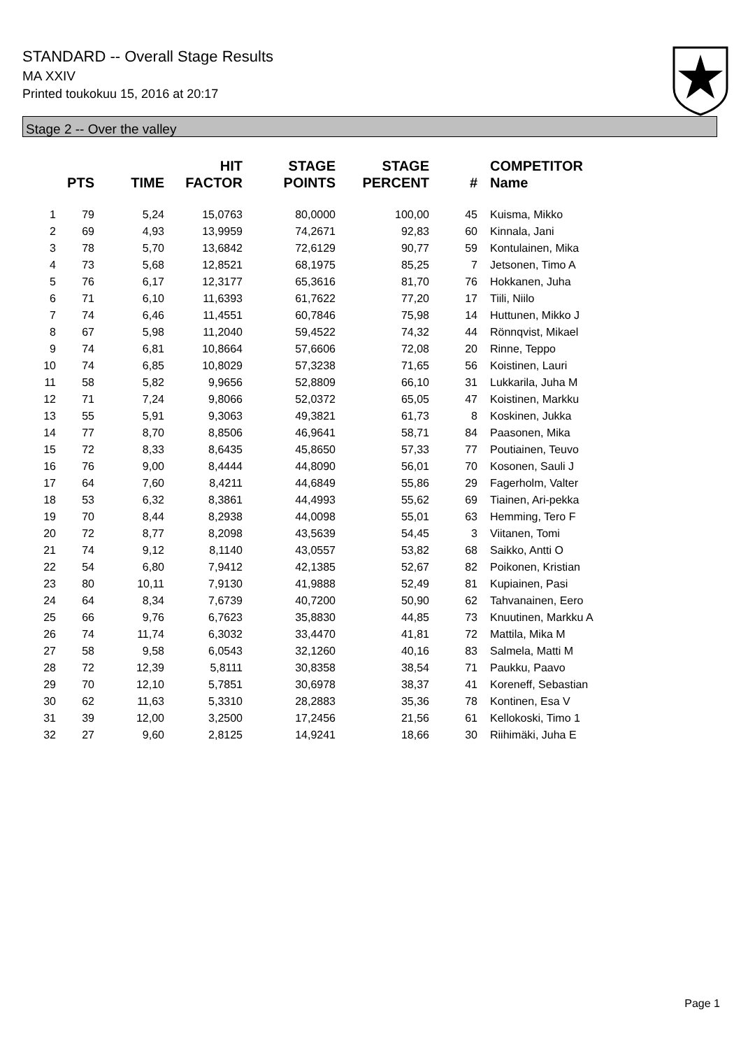STANDARD -- Overall Stage Results
MA XXIV
Printed toukokuu 15, 2016 at 20:17
Stage 2 -- Over the valley
| | PTS | TIME | HIT FACTOR | STAGE POINTS | STAGE PERCENT | # | COMPETITOR Name |
| --- | --- | --- | --- | --- | --- | --- | --- |
| 1 | 79 | 5,24 | 15,0763 | 80,0000 | 100,00 | 45 | Kuisma, Mikko |
| 2 | 69 | 4,93 | 13,9959 | 74,2671 | 92,83 | 60 | Kinnala, Jani |
| 3 | 78 | 5,70 | 13,6842 | 72,6129 | 90,77 | 59 | Kontulainen, Mika |
| 4 | 73 | 5,68 | 12,8521 | 68,1975 | 85,25 | 7 | Jetsonen, Timo A |
| 5 | 76 | 6,17 | 12,3177 | 65,3616 | 81,70 | 76 | Hokkanen, Juha |
| 6 | 71 | 6,10 | 11,6393 | 61,7622 | 77,20 | 17 | Tiili, Niilo |
| 7 | 74 | 6,46 | 11,4551 | 60,7846 | 75,98 | 14 | Huttunen, Mikko J |
| 8 | 67 | 5,98 | 11,2040 | 59,4522 | 74,32 | 44 | Rönnqvist, Mikael |
| 9 | 74 | 6,81 | 10,8664 | 57,6606 | 72,08 | 20 | Rinne, Teppo |
| 10 | 74 | 6,85 | 10,8029 | 57,3238 | 71,65 | 56 | Koistinen, Lauri |
| 11 | 58 | 5,82 | 9,9656 | 52,8809 | 66,10 | 31 | Lukkarila, Juha M |
| 12 | 71 | 7,24 | 9,8066 | 52,0372 | 65,05 | 47 | Koistinen, Markku |
| 13 | 55 | 5,91 | 9,3063 | 49,3821 | 61,73 | 8 | Koskinen, Jukka |
| 14 | 77 | 8,70 | 8,8506 | 46,9641 | 58,71 | 84 | Paasonen, Mika |
| 15 | 72 | 8,33 | 8,6435 | 45,8650 | 57,33 | 77 | Poutiainen, Teuvo |
| 16 | 76 | 9,00 | 8,4444 | 44,8090 | 56,01 | 70 | Kosonen, Sauli J |
| 17 | 64 | 7,60 | 8,4211 | 44,6849 | 55,86 | 29 | Fagerholm, Valter |
| 18 | 53 | 6,32 | 8,3861 | 44,4993 | 55,62 | 69 | Tiainen, Ari-pekka |
| 19 | 70 | 8,44 | 8,2938 | 44,0098 | 55,01 | 63 | Hemming, Tero F |
| 20 | 72 | 8,77 | 8,2098 | 43,5639 | 54,45 | 3 | Viitanen, Tomi |
| 21 | 74 | 9,12 | 8,1140 | 43,0557 | 53,82 | 68 | Saikko, Antti O |
| 22 | 54 | 6,80 | 7,9412 | 42,1385 | 52,67 | 82 | Poikonen, Kristian |
| 23 | 80 | 10,11 | 7,9130 | 41,9888 | 52,49 | 81 | Kupiainen, Pasi |
| 24 | 64 | 8,34 | 7,6739 | 40,7200 | 50,90 | 62 | Tahvanainen, Eero |
| 25 | 66 | 9,76 | 6,7623 | 35,8830 | 44,85 | 73 | Knuutinen, Markku A |
| 26 | 74 | 11,74 | 6,3032 | 33,4470 | 41,81 | 72 | Mattila, Mika M |
| 27 | 58 | 9,58 | 6,0543 | 32,1260 | 40,16 | 83 | Salmela, Matti M |
| 28 | 72 | 12,39 | 5,8111 | 30,8358 | 38,54 | 71 | Paukku, Paavo |
| 29 | 70 | 12,10 | 5,7851 | 30,6978 | 38,37 | 41 | Koreneff, Sebastian |
| 30 | 62 | 11,63 | 5,3310 | 28,2883 | 35,36 | 78 | Kontinen, Esa V |
| 31 | 39 | 12,00 | 3,2500 | 17,2456 | 21,56 | 61 | Kellokoski, Timo 1 |
| 32 | 27 | 9,60 | 2,8125 | 14,9241 | 18,66 | 30 | Riihimäki, Juha E |
Page 1